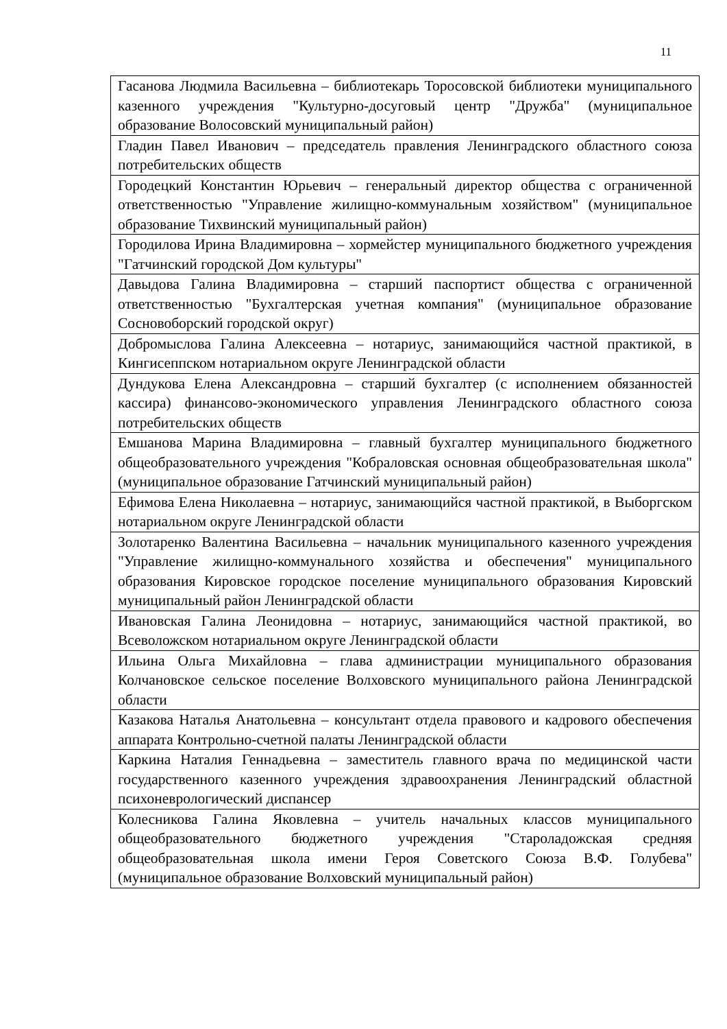11
| Гасанова Людмила Васильевна – библиотекарь Торосовской библиотеки муниципального казенного учреждения "Культурно-досуговый центр "Дружба" (муниципальное образование Волосовский муниципальный район) |
| Гладин Павел Иванович – председатель правления Ленинградского областного союза потребительских обществ |
| Городецкий Константин Юрьевич – генеральный директор общества с ограниченной ответственностью "Управление жилищно-коммунальным хозяйством" (муниципальное образование Тихвинский муниципальный район) |
| Городилова Ирина Владимировна – хормейстер муниципального бюджетного учреждения "Гатчинский городской Дом культуры" |
| Давыдова Галина Владимировна – старший паспортист общества с ограниченной ответственностью "Бухгалтерская учетная компания" (муниципальное образование Сосновоборский городской округ) |
| Добромыслова Галина Алексеевна – нотариус, занимающийся частной практикой, в Кингисеппском нотариальном округе Ленинградской области |
| Дундукова Елена Александровна – старший бухгалтер (с исполнением обязанностей кассира) финансово-экономического управления Ленинградского областного союза потребительских обществ |
| Емшанова Марина Владимировна – главный бухгалтер муниципального бюджетного общеобразовательного учреждения "Кобраловская основная общеобразовательная школа" (муниципальное образование Гатчинский муниципальный район) |
| Ефимова Елена Николаевна – нотариус, занимающийся частной практикой, в Выборгском нотариальном округе Ленинградской области |
| Золотаренко Валентина Васильевна – начальник муниципального казенного учреждения "Управление жилищно-коммунального хозяйства и обеспечения" муниципального образования Кировское городское поселение муниципального образования Кировский муниципальный район Ленинградской области |
| Ивановская Галина Леонидовна – нотариус, занимающийся частной практикой, во Всеволожском нотариальном округе Ленинградской области |
| Ильина Ольга Михайловна – глава администрации муниципального образования Колчановское сельское поселение Волховского муниципального района Ленинградской области |
| Казакова Наталья Анатольевна – консультант отдела правового и кадрового обеспечения аппарата Контрольно-счетной палаты Ленинградской области |
| Каркина Наталия Геннадьевна – заместитель главного врача по медицинской части государственного казенного учреждения здравоохранения Ленинградский областной психоневрологический диспансер |
| Колесникова Галина Яковлевна – учитель начальных классов муниципального общеобразовательного бюджетного учреждения "Староладожская средняя общеобразовательная школа имени Героя Советского Союза В.Ф. Голубева" (муниципальное образование Волховский муниципальный район) |